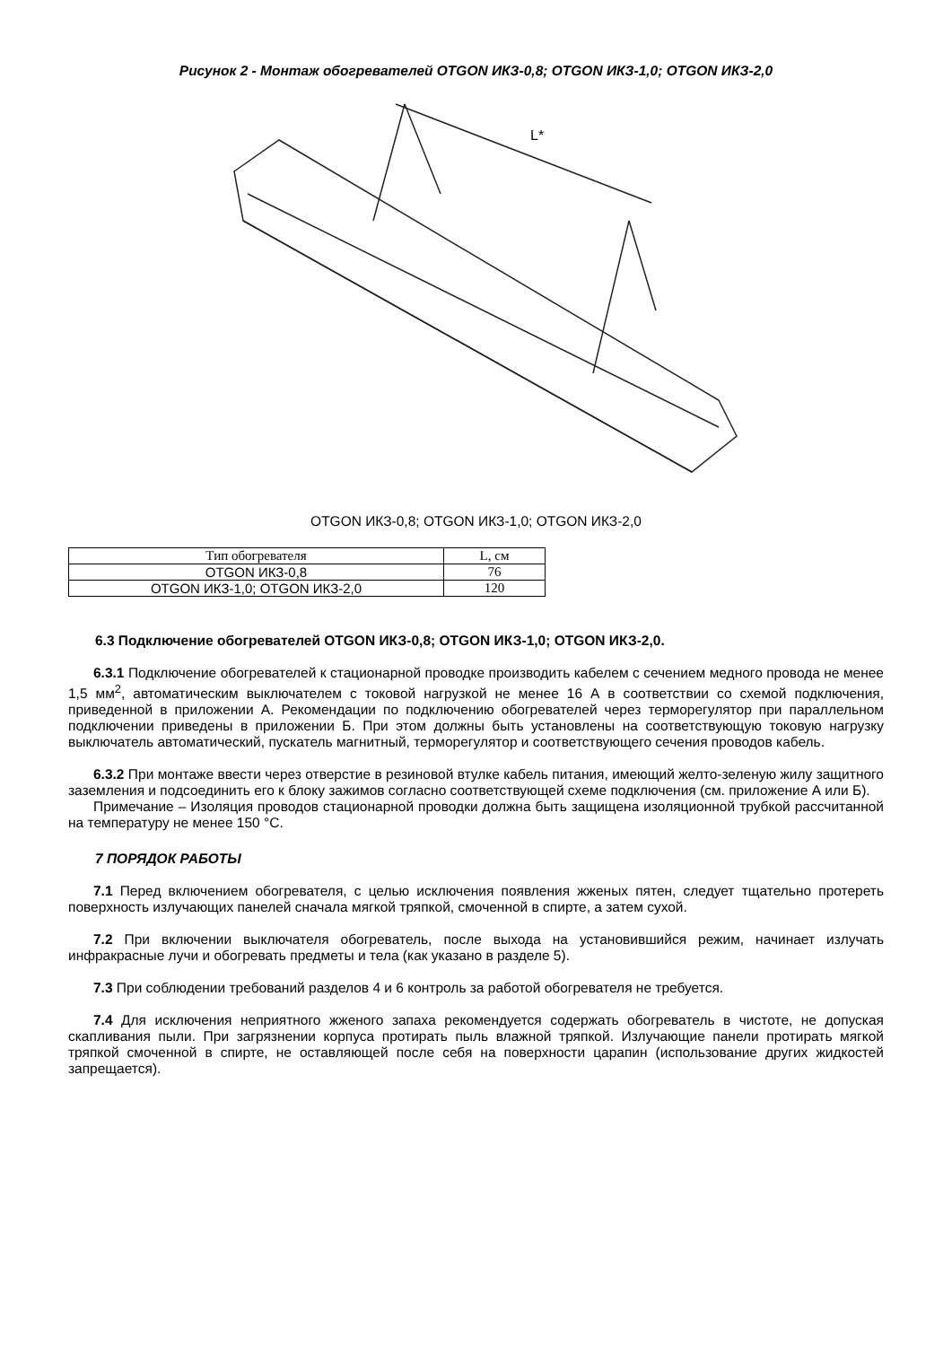Рисунок 2 - Монтаж обогревателей OTGON ИКЗ-0,8; OTGON ИКЗ-1,0; OTGON ИКЗ-2,0
L*
OTGON ИКЗ-0,8; OTGON ИКЗ-1,0; OTGON ИКЗ-2,0
| Тип обогревателя | L, см |
| --- | --- |
| OTGON ИКЗ-0,8 | 76 |
| OTGON ИКЗ-1,0; OTGON ИКЗ-2,0 | 120 |
6.3 Подключение обогревателей OTGON ИКЗ-0,8; OTGON ИКЗ-1,0; OTGON ИКЗ-2,0.
6.3.1 Подключение обогревателей к стационарной проводке производить кабелем с сечением медного провода не менее 1,5 мм<sup>2</sup>, автоматическим выключателем с токовой нагрузкой не менее 16 А в соответствии со схемой подключения, приведенной в приложении А. Рекомендации по подключению обогревателей через терморегулятор при параллельном подключении приведены в приложении Б. При этом должны быть установлены на соответствующую токовую нагрузку выключатель автоматический, пускатель магнитный, терморегулятор и соответствующего сечения проводов кабель.
6.3.2 При монтаже ввести через отверстие в резиновой втулке кабель питания, имеющий желто-зеленую жилу защитного заземления и подсоединить его к блоку зажимов согласно соответствующей схеме подключения (см. приложение А или Б).
Примечание – Изоляция проводов стационарной проводки должна быть защищена изоляционной трубкой рассчитанной на температуру не менее 150 °С.
7 ПОРЯДОК РАБОТЫ
7.1 Перед включением обогревателя, с целью исключения появления жженых пятен, следует тщательно протереть поверхность излучающих панелей сначала мягкой тряпкой, смоченной в спирте, а затем сухой.
7.2 При включении выключателя обогреватель, после выхода на установившийся режим, начинает излучать инфракрасные лучи и обогревать предметы и тела (как указано в разделе 5).
7.3 При соблюдении требований разделов 4 и 6 контроль за работой обогревателя не требуется.
7.4 Для исключения неприятного жженого запаха рекомендуется содержать обогреватель в чистоте, не допуская скапливания пыли. При загрязнении корпуса протирать пыль влажной тряпкой. Излучающие панели протирать мягкой тряпкой смоченной в спирте, не оставляющей после себя на поверхности царапин (использование других жидкостей запрещается).